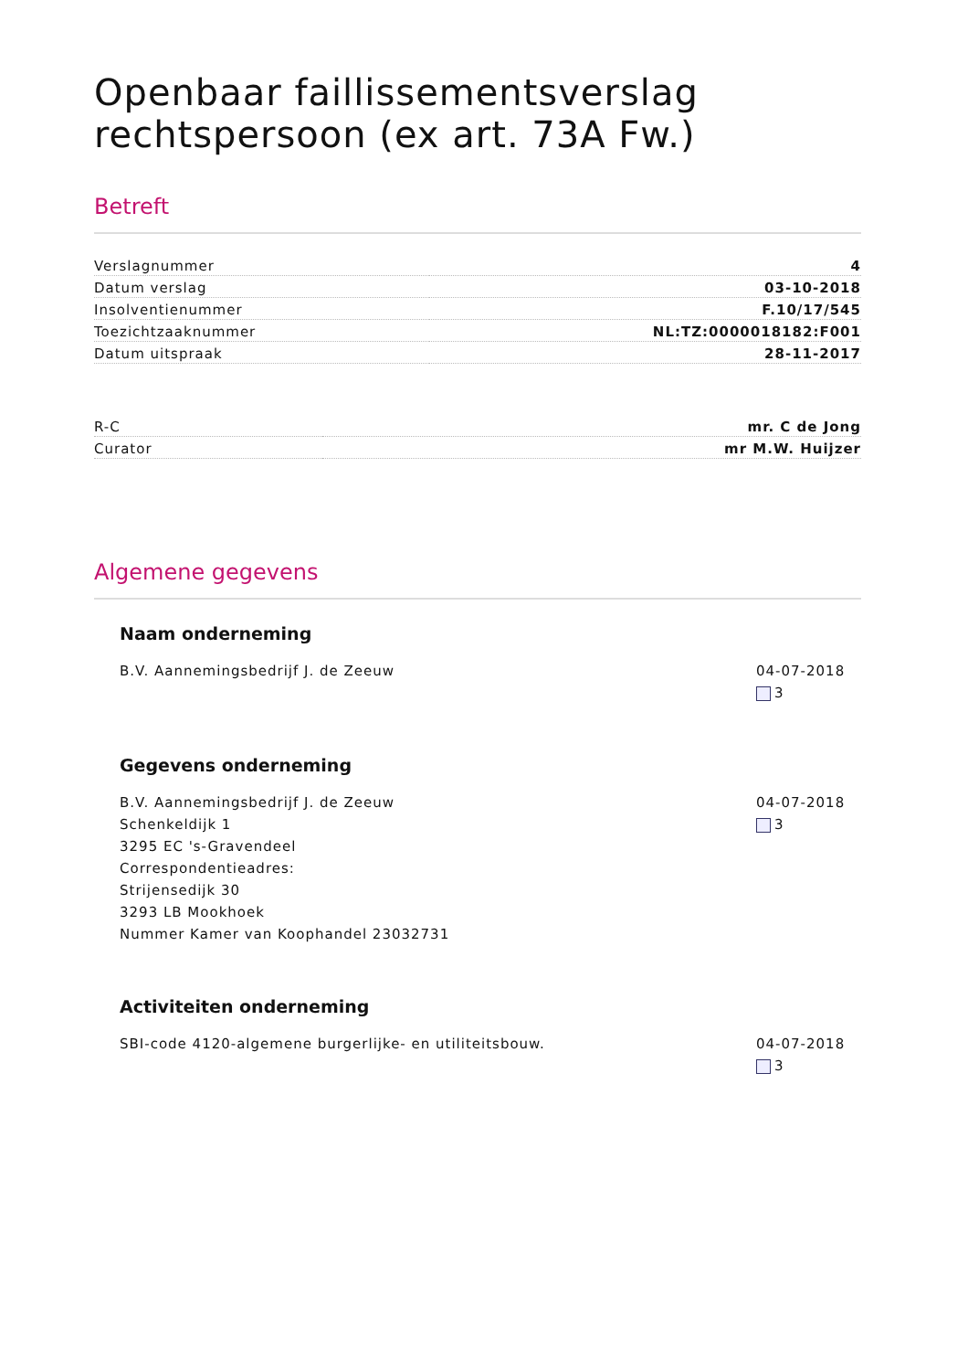Openbaar faillissementsverslag rechtspersoon (ex art. 73A Fw.)
Betreft
| Verslagnummer | 4 |
| Datum verslag | 03-10-2018 |
| Insolventienummer | F.10/17/545 |
| Toezichtzaaknummer | NL:TZ:0000018182:F001 |
| Datum uitspraak | 28-11-2017 |
| R-C | mr. C de Jong |
| Curator | mr M.W. Huijzer |
Algemene gegevens
Naam onderneming
B.V. Aannemingsbedrijf J. de Zeeuw
04-07-2018
3
Gegevens onderneming
B.V. Aannemingsbedrijf J. de Zeeuw
Schenkeldijk 1
3295 EC 's-Gravendeel
Correspondentieadres:
Strijensedijk 30
3293 LB Mookhoek
Nummer Kamer van Koophandel 23032731
04-07-2018
3
Activiteiten onderneming
SBI-code 4120-algemene burgerlijke- en utiliteitsbouw.
04-07-2018
3